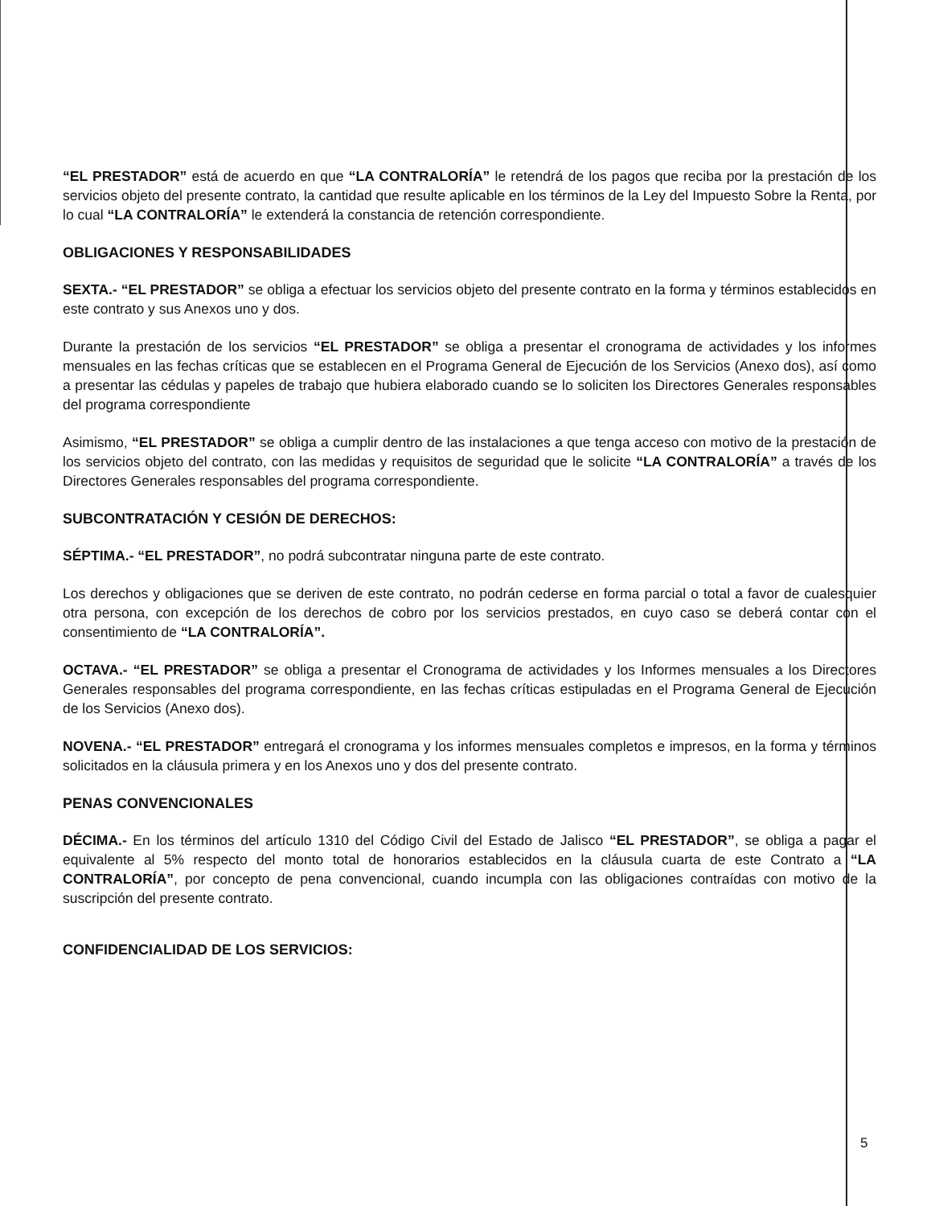“EL PRESTADOR” está de acuerdo en que “LA CONTRALORÍA” le retendrá de los pagos que reciba por la prestación de los servicios objeto del presente contrato, la cantidad que resulte aplicable en los términos de la Ley del Impuesto Sobre la Renta, por lo cual “LA CONTRALORÍA” le extenderá la constancia de retención correspondiente.
OBLIGACIONES Y RESPONSABILIDADES
SEXTA.- “EL PRESTADOR” se obliga a efectuar los servicios objeto del presente contrato en la forma y términos establecidos en este contrato y sus Anexos uno y dos.
Durante la prestación de los servicios “EL PRESTADOR” se obliga a presentar el cronograma de actividades y los informes mensuales en las fechas críticas que se establecen en el Programa General de Ejecución de los Servicios (Anexo dos), así como a presentar las cédulas y papeles de trabajo que hubiera elaborado cuando se lo soliciten los Directores Generales responsables del programa correspondiente
Asimismo, “EL PRESTADOR” se obliga a cumplir dentro de las instalaciones a que tenga acceso con motivo de la prestación de los servicios objeto del contrato, con las medidas y requisitos de seguridad que le solicite “LA CONTRALORÍA” a través de los Directores Generales responsables del programa correspondiente.
SUBCONTRATACIÓN Y CESIÓN DE DERECHOS:
SÉPTIMA.- “EL PRESTADOR”, no podrá subcontratar ninguna parte de este contrato.
Los derechos y obligaciones que se deriven de este contrato, no podrán cederse en forma parcial o total a favor de cualesquier otra persona, con excepción de los derechos de cobro por los servicios prestados, en cuyo caso se deberá contar con el consentimiento de “LA CONTRALORÍA”.
OCTAVA.- “EL PRESTADOR” se obliga a presentar el Cronograma de actividades y los Informes mensuales a los Directores Generales responsables del programa correspondiente, en las fechas críticas estipuladas en el Programa General de Ejecución de los Servicios (Anexo dos).
NOVENA.- “EL PRESTADOR” entregará el cronograma y los informes mensuales completos e impresos, en la forma y términos solicitados en la cláusula primera y en los Anexos uno y dos del presente contrato.
PENAS CONVENCIONALES
DÉCIMA.- En los términos del artículo 1310 del Código Civil del Estado de Jalisco “EL PRESTADOR”, se obliga a pagar el equivalente al 5% respecto del monto total de honorarios establecidos en la cláusula cuarta de este Contrato a “LA CONTRALORÍA”, por concepto de pena convencional, cuando incumpla con las obligaciones contraídas con motivo de la suscripción del presente contrato.
CONFIDENCIALIDAD DE LOS SERVICIOS:
5